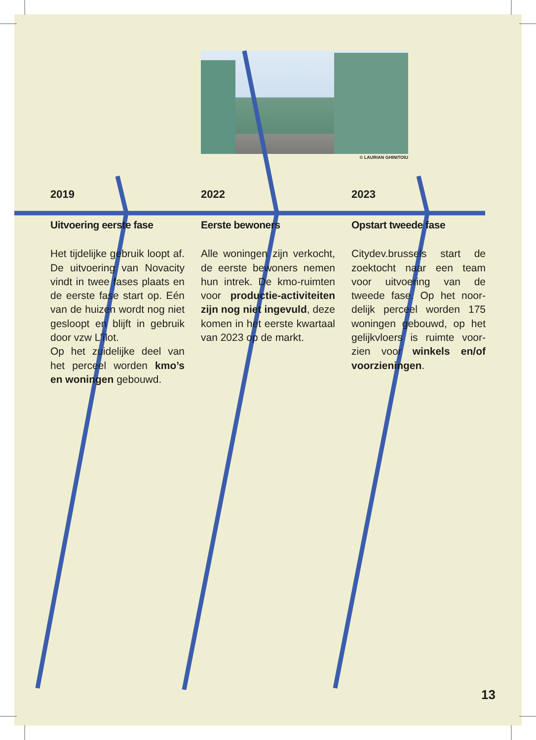© LAURIAN GHINITOIU
2019
Uitvoering eerste fase
Het tijdelijke gebruik loopt af. De uitvoering van Novacity vindt in twee fases plaats en de eerste fase start op. Eén van de huizen wordt nog niet gesloopt en blijft in gebruik door vzw L’îlot.
Op het zuidelijke deel van het perceel worden kmo’s en woningen gebouwd.
2022
Eerste bewoners
Alle woningen zijn verkocht, de eerste bewoners nemen hun intrek. De kmo-ruimten voor productie-activitei­ten zijn nog niet ingevuld, deze komen in het eerste kwartaal van 2023 op de markt.
2023
Opstart tweede fase
Citydev.brussels start de zoektocht naar een team voor uitvoering van de tweede fase. Op het noor­delijk perceel worden 175 woningen gebouwd, op het gelijkvloers is ruimte voor­zien voor winkels en/of voorzieningen.
13